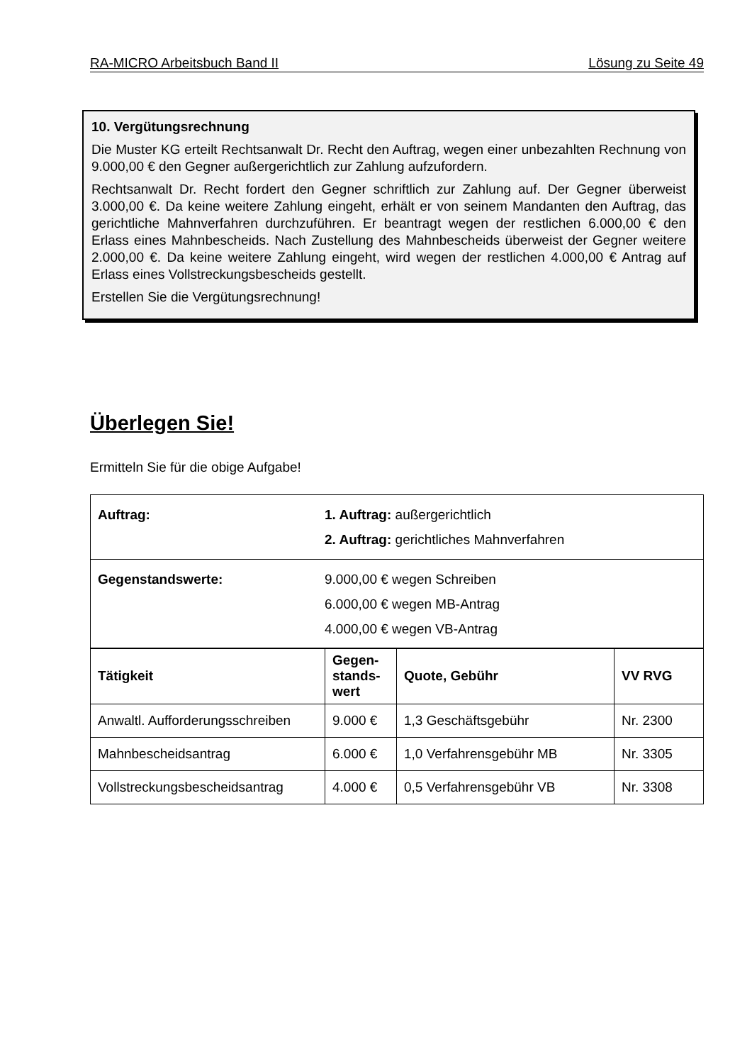RA-MICRO Arbeitsbuch Band II Lösung zu Seite 49
10. Vergütungsrechnung
Die Muster KG erteilt Rechtsanwalt Dr. Recht den Auftrag, wegen einer unbezahlten Rechnung von 9.000,00 € den Gegner außergerichtlich zur Zahlung aufzufordern.
Rechtsanwalt Dr. Recht fordert den Gegner schriftlich zur Zahlung auf. Der Gegner überweist 3.000,00 €. Da keine weitere Zahlung eingeht, erhält er von seinem Mandanten den Auftrag, das gerichtliche Mahnverfahren durchzuführen. Er beantragt wegen der restlichen 6.000,00 € den Erlass eines Mahnbescheids. Nach Zustellung des Mahnbescheids überweist der Gegner weitere 2.000,00 €. Da keine weitere Zahlung eingeht, wird wegen der restlichen 4.000,00 € Antrag auf Erlass eines Vollstreckungsbescheids gestellt.
Erstellen Sie die Vergütungsrechnung!
Überlegen Sie!
Ermitteln Sie für die obige Aufgabe!
| Auftrag: | 1. Auftrag: außergerichtlich 2. Auftrag: gerichtliches Mahnverfahren |
| Gegenstandswerte: | 9.000,00 € wegen Schreiben 6.000,00 € wegen MB-Antrag 4.000,00 € wegen VB-Antrag |
| Tätigkeit | Gegen- stands- wert | Quote, Gebühr | VV RVG |
| --- | --- | --- | --- |
| Anwaltl. Aufforderungsschreiben | 9.000 € | 1,3 Geschäftsgebühr | Nr. 2300 |
| Mahnbescheidsantrag | 6.000 € | 1,0 Verfahrensgebühr MB | Nr. 3305 |
| Vollstreckungsbescheidsantrag | 4.000 € | 0,5 Verfahrensgebühr VB | Nr. 3308 |